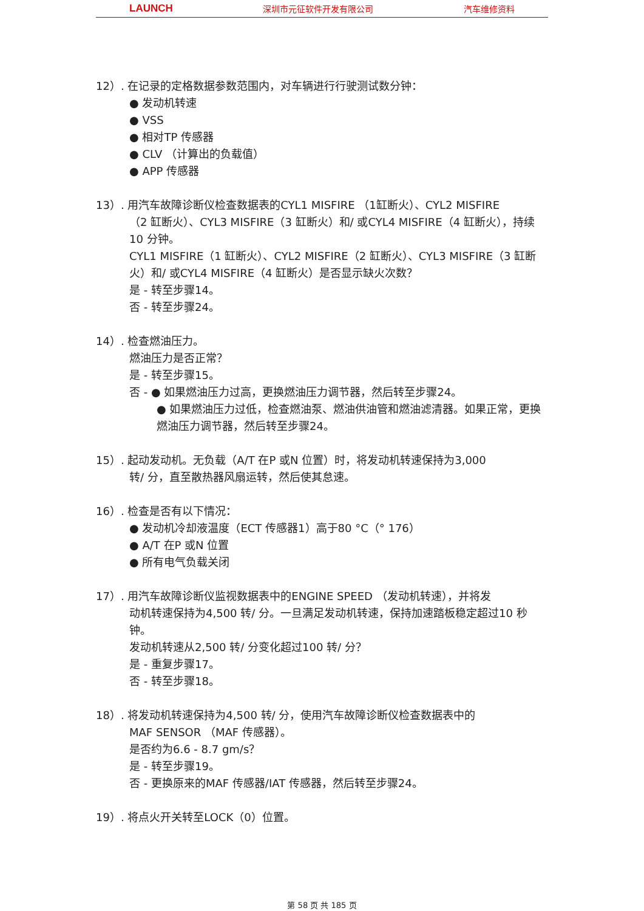LAUNCH 深圳市元征软件开发有限公司 汽车维修资料
12）. 在记录的定格数据参数范围内，对车辆进行行驶测试数分钟：
● 发动机转速
● VSS
● 相对TP 传感器
● CLV （计算出的负载值）
● APP 传感器
13）. 用汽车故障诊断仪检查数据表的CYL1 MISFIRE （1缸断火）、CYL2 MISFIRE
（2 缸断火）、CYL3 MISFIRE（3 缸断火）和/ 或CYL4 MISFIRE（4 缸断火），持续10 分钟。
CYL1 MISFIRE（1 缸断火）、CYL2 MISFIRE（2 缸断火）、CYL3 MISFIRE（3 缸断火）和/ 或CYL4 MISFIRE（4 缸断火）是否显示缺火次数？
是 - 转至步骤14。
否 - 转至步骤24。
14）. 检查燃油压力。
燃油压力是否正常？
是 - 转至步骤15。
否 - ● 如果燃油压力过高，更换燃油压力调节器，然后转至步骤24。
● 如果燃油压力过低，检查燃油泵、燃油供油管和燃油滤清器。如果正常，更换燃油压力调节器，然后转至步骤24。
15）. 起动发动机。无负载（A/T 在P 或N 位置）时，将发动机转速保持为3,000
转/ 分，直至散热器风扇运转，然后使其怠速。
16）. 检查是否有以下情况：
● 发动机冷却液温度（ECT 传感器1）高于80 °C（° 176）
● A/T 在P 或N 位置
● 所有电气负载关闭
17）. 用汽车故障诊断仪监视数据表中的ENGINE SPEED （发动机转速），并将发
动机转速保持为4,500 转/ 分。一旦满足发动机转速，保持加速踏板稳定超过10 秒钟。
发动机转速从2,500 转/ 分变化超过100 转/ 分？
是 - 重复步骤17。
否 - 转至步骤18。
18）. 将发动机转速保持为4,500 转/ 分，使用汽车故障诊断仪检查数据表中的
MAF SENSOR （MAF 传感器）。
是否约为6.6 - 8.7 gm/s？
是 - 转至步骤19。
否 - 更换原来的MAF 传感器/IAT 传感器，然后转至步骤24。
19）. 将点火开关转至LOCK（0）位置。
第 58 页 共 185 页